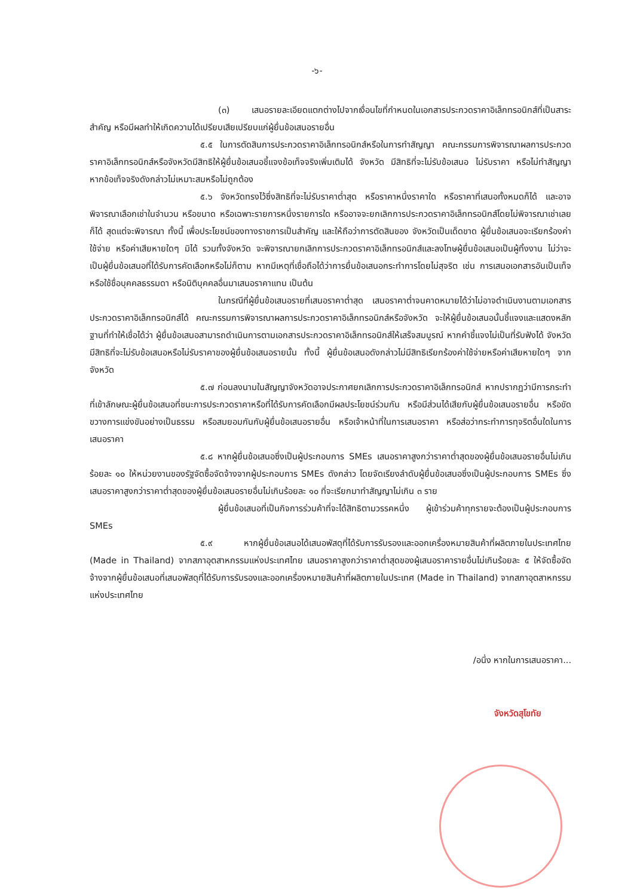-๖-
(๓) เสนอรายละเอียดแตกต่างไปจากเงื่อนไขที่กำหนดในเอกสารประกวดราคาอิเล็กทรอนิกส์ที่เป็นสาระสำคัญ หรือมีผลทำให้เกิดความได้เปรียบเสียเปรียบแก่ผู้ยื่นข้อเสนอรายอื่น
๕.๕ ในการตัดสินการประกวดราคาอิเล็กทรอนิกส์หรือในการทำสัญญา คณะกรรมการพิจารณาผลการประกวดราคาอิเล็กทรอนิกส์หรือจังหวัดมีสิทธิให้ผู้ยื่นข้อเสนอชี้แจงข้อเท็จจริงเพิ่มเติมได้ จังหวัด มีสิทธิที่จะไม่รับข้อเสนอ ไม่รับราคา หรือไม่ทำสัญญา หากข้อเท็จจริงดังกล่าวไม่เหมาะสมหรือไม่ถูกต้อง
๕.๖ จังหวัดทรงไว้ซึ่งสิทธิที่จะไม่รับราคาต่ำสุด หรือราคาหนึ่งราคาใด หรือราคาที่เสนอทั้งหมดก็ได้ และอาจพิจารณาเลือกเช่าในจำนวน หรือขนาด หรือเฉพาะรายการหนึ่งรายการใด หรืออาจจะยกเลิกการประกวดราคาอิเล็กทรอนิกส์โดยไม่พิจารณาเช่าเลยก็ได้ สุดแต่จะพิจารณา ทั้งนี้ เพื่อประโยชน์ของทางราชการเป็นสำคัญ และให้ถือว่าการตัดสินของ จังหวัดเป็นเด็ดขาด ผู้ยื่นข้อเสนอจะเรียกร้องค่าใช้จ่าย หรือค่าเสียหายใดๆ มิได้ รวมทั้งจังหวัด จะพิจารณายกเลิกการประกวดราคาอิเล็กทรอนิกส์และลงโทษผู้ยื่นข้อเสนอเป็นผู้ทิ้งงาน ไม่ว่าจะเป็นผู้ยื่นข้อเสนอที่ได้รับการคัดเลือกหรือไม่ก็ตาม หากมีเหตุที่เชื่อถือได้ว่าการยื่นข้อเสนอกระทำการโดยไม่สุจริต เช่น การเสนอเอกสารอันเป็นเท็จ หรือใช้ชื่อบุคคลธรรมดา หรือนิติบุคคลอื่นมาเสนอราคาแทน เป็นต้น
ในกรณีที่ผู้ยื่นข้อเสนอรายที่เสนอราคาต่ำสุด เสนอราคาต่ำจนคาดหมายได้ว่าไม่อาจดำเนินงานตามเอกสารประกวดราคาอิเล็กทรอนิกส์ได้ คณะกรรมการพิจารณาผลการประกวดราคาอิเล็กทรอนิกส์หรือจังหวัด จะให้ผู้ยื่นข้อเสนอนั้นชี้แจงและแสดงหลักฐานที่ทำให้เชื่อได้ว่า ผู้ยื่นข้อเสนอสามารถดำเนินการตามเอกสารประกวดราคาอิเล็กทรอนิกส์ให้เสร็จสมบูรณ์ หากคำชี้แจงไม่เป็นที่รับฟังได้ จังหวัด มีสิทธิที่จะไม่รับข้อเสนอหรือไม่รับราคาของผู้ยื่นข้อเสนอรายนั้น ทั้งนี้ ผู้ยื่นข้อเสนอดังกล่าวไม่มีสิทธิเรียกร้องค่าใช้จ่ายหรือค่าเสียหายใดๆ จากจังหวัด
๕.๗ ก่อนลงนามในสัญญาจังหวัดอาจประกาศยกเลิกการประกวดราคาอิเล็กทรอนิกส์ หากปรากฏว่ามีการกระทำที่เข้าลักษณะผู้ยื่นข้อเสนอที่ชนะการประกวดราคาหรือที่ได้รับการคัดเลือกมีผลประโยชน์ร่วมกัน หรือมีส่วนได้เสียกับผู้ยื่นข้อเสนอรายอื่น หรือขัดขวางการแข่งขันอย่างเป็นธรรม หรือสมยอมกันกับผู้ยื่นข้อเสนอรายอื่น หรือเจ้าหน้าที่ในการเสนอราคา หรือส่อว่ากระทำการทุจริตอื่นใดในการเสนอราคา
๕.๘ หากผู้ยื่นข้อเสนอซึ่งเป็นผู้ประกอบการ SMEs เสนอราคาสูงกว่าราคาต่ำสุดของผู้ยื่นข้อเสนอรายอื่นไม่เกินร้อยละ ๑๐ ให้หน่วยงานของรัฐจัดซื้อจัดจ้างจากผู้ประกอบการ SMEs ดังกล่าว โดยจัดเรียงลำดับผู้ยื่นข้อเสนอซึ่งเป็นผู้ประกอบการ SMEs ซึ่งเสนอราคาสูงกว่าราคาต่ำสุดของผู้ยื่นข้อเสนอรายอื่นไม่เกินร้อยละ ๑๐ ที่จะเรียกมาทำสัญญาไม่เกิน ๓ ราย
ผู้ยื่นข้อเสนอที่เป็นกิจการร่วมค้าที่จะได้สิทธิตามวรรคหนึ่ง ผู้เข้าร่วมค้าทุกรายจะต้องเป็นผู้ประกอบการ SMEs
๕.๙ หากผู้ยื่นข้อเสนอได้เสนอพัสดุที่ได้รับการรับรองและออกเครื่องหมายสินค้าที่ผลิตภายในประเทศไทย (Made in Thailand) จากสภาอุตสาหกรรมแห่งประเทศไทย เสนอราคาสูงกว่าราคาต่ำสุดของผู้เสนอราคารายอื่นไม่เกินร้อยละ ๕ ให้จัดซื้อจัดจ้างจากผู้ยื่นข้อเสนอที่เสนอพัสดุที่ได้รับการรับรองและออกเครื่องหมายสินค้าที่ผลิตภายในประเทศ (Made in Thailand) จากสภาอุตสาหกรรมแห่งประเทศไทย
/อนึ่ง หากในการเสนอราคา...
จังหวัดสุโขทัย